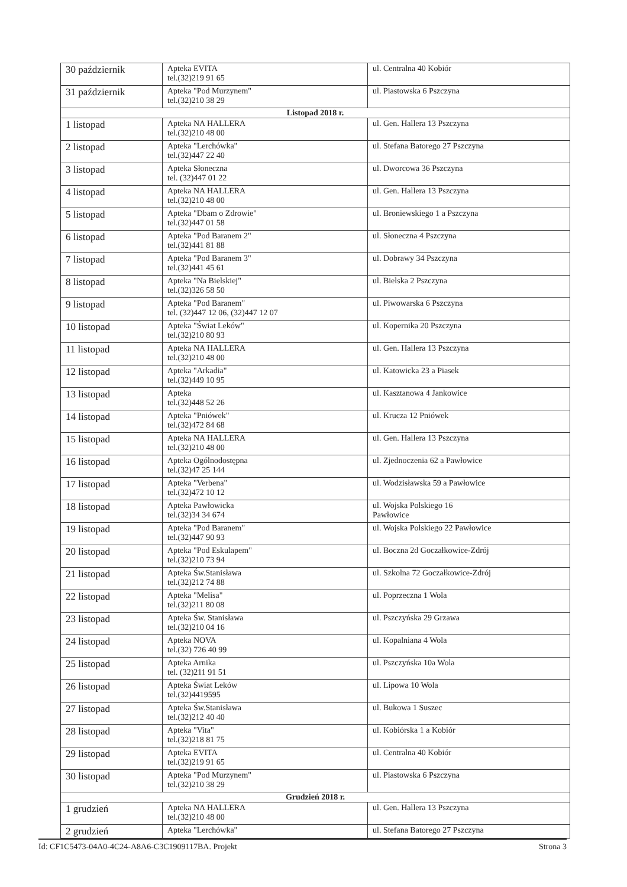| 30 październik | Apteka EVITA tel.(32)219 91 65 | ul. Centralna 40 Kobiór |
| 31 październik | Apteka "Pod Murzynem" tel.(32)210 38 29 | ul. Piastowska 6 Pszczyna |
| Listopad 2018 r. | | |
| 1 listopad | Apteka NA HALLERA tel.(32)210 48 00 | ul. Gen. Hallera 13 Pszczyna |
| 2 listopad | Apteka "Lerchówka" tel.(32)447 22 40 | ul. Stefana Batorego 27 Pszczyna |
| 3 listopad | Apteka Słoneczna tel. (32)447 01 22 | ul. Dworcowa 36 Pszczyna |
| 4 listopad | Apteka NA HALLERA tel.(32)210 48 00 | ul. Gen. Hallera 13 Pszczyna |
| 5 listopad | Apteka "Dbam o Zdrowie" tel.(32)447 01 58 | ul. Broniewskiego 1 a Pszczyna |
| 6 listopad | Apteka "Pod Baranem 2" tel.(32)441 81 88 | ul. Słoneczna 4 Pszczyna |
| 7 listopad | Apteka "Pod Baranem 3" tel.(32)441 45 61 | ul. Dobrawy 34 Pszczyna |
| 8 listopad | Apteka "Na Bielskiej" tel.(32)326 58 50 | ul. Bielska 2 Pszczyna |
| 9 listopad | Apteka "Pod Baranem" tel. (32)447 12 06, (32)447 12 07 | ul. Piwowarska 6 Pszczyna |
| 10 listopad | Apteka "Świat Leków" tel.(32)210 80 93 | ul. Kopernika 20 Pszczyna |
| 11 listopad | Apteka NA HALLERA tel.(32)210 48 00 | ul. Gen. Hallera 13 Pszczyna |
| 12 listopad | Apteka "Arkadia" tel.(32)449 10 95 | ul. Katowicka 23 a Piasek |
| 13 listopad | Apteka tel.(32)448 52 26 | ul. Kasztanowa 4 Jankowice |
| 14 listopad | Apteka "Pniówek" tel.(32)472 84 68 | ul. Krucza 12 Pniówek |
| 15 listopad | Apteka NA HALLERA tel.(32)210 48 00 | ul. Gen. Hallera 13 Pszczyna |
| 16 listopad | Apteka Ogólnodostępna tel.(32)47 25 144 | ul. Zjednoczenia 62 a Pawłowice |
| 17 listopad | Apteka "Verbena" tel.(32)472 10 12 | ul. Wodzisławska 59 a Pawłowice |
| 18 listopad | Apteka Pawłowicka tel.(32)34 34 674 | ul. Wojska Polskiego 16 Pawłowice |
| 19 listopad | Apteka "Pod Baranem" tel.(32)447 90 93 | ul. Wojska Polskiego 22 Pawłowice |
| 20 listopad | Apteka "Pod Eskulapem" tel.(32)210 73 94 | ul. Boczna 2d Goczałkowice-Zdrój |
| 21 listopad | Apteka Św.Stanisława tel.(32)212 74 88 | ul. Szkolna 72 Goczałkowice-Zdrój |
| 22 listopad | Apteka "Melisa" tel.(32)211 80 08 | ul. Poprzeczna 1 Wola |
| 23 listopad | Apteka Św. Stanisława tel.(32)210 04 16 | ul. Pszczyńska 29 Grzawa |
| 24 listopad | Apteka NOVA tel.(32) 726 40 99 | ul. Kopalniana 4 Wola |
| 25 listopad | Apteka Arnika tel. (32)211 91 51 | ul. Pszczyńska 10a Wola |
| 26 listopad | Apteka Świat Leków tel.(32)4419595 | ul. Lipowa 10 Wola |
| 27 listopad | Apteka Św.Stanisława tel.(32)212 40 40 | ul. Bukowa 1 Suszec |
| 28 listopad | Apteka "Vita" tel.(32)218 81 75 | ul. Kobiórska 1 a Kobiór |
| 29 listopad | Apteka EVITA tel.(32)219 91 65 | ul. Centralna 40 Kobiór |
| 30 listopad | Apteka "Pod Murzynem" tel.(32)210 38 29 | ul. Piastowska 6 Pszczyna |
| Grudzień 2018 r. | | |
| 1 grudzień | Apteka NA HALLERA tel.(32)210 48 00 | ul. Gen. Hallera 13 Pszczyna |
| 2 grudzień | Apteka "Lerchówka" | ul. Stefana Batorego 27 Pszczyna |
Id: CF1C5473-04A0-4C24-A8A6-C3C1909117BA. Projekt Strona 3